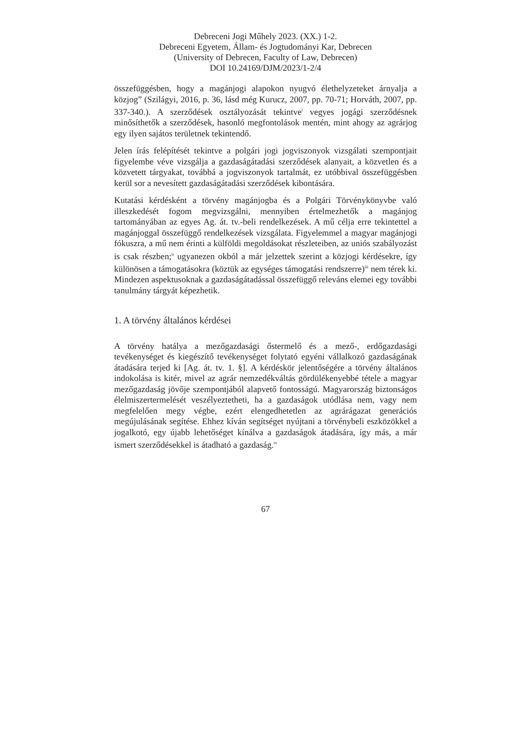Debreceni Jogi Műhely 2023. (XX.) 1-2.
Debreceni Egyetem, Állam- és Jogtudományi Kar, Debrecen
(University of Debrecen, Faculty of Law, Debrecen)
DOI 10.24169/DJM/2023/1-2/4
összefüggésben, hogy a magánjogi alapokon nyugvó élethelyzeteket árnyalja a közjog” (Szilágyi, 2016, p. 36, lásd még Kurucz, 2007, pp. 70-71; Horváth, 2007, pp. 337-340.). A szerződések osztályozását tekintve<sup>i</sup> vegyes jogági szerződésnek minősíthetők a szerződések, hasonló megfontolások mentén, mint ahogy az agrárjog egy ilyen sajátos területnek tekintendő.
Jelen írás felépítését tekintve a polgári jogi jogviszonyok vizsgálati szempontjait figyelembe véve vizsgálja a gazdaságátadási szerződések alanyait, a közvetlen és a közvetett tárgyakat, továbbá a jogviszonyok tartalmát, ez utóbbival összefüggésben kerül sor a nevesített gazdaságátadási szerződések kibontására.
Kutatási kérdésként a törvény magánjogba és a Polgári Törvénykönyvbe való illeszkedését fogom megvizsgálni, mennyiben értelmezhetők a magánjog tartományában az egyes Ag. át. tv.-beli rendelkezések. A mű célja erre tekintettel a magánjoggal összefüggő rendelkezések vizsgálata. Figyelemmel a magyar magánjogi fókuszra, a mű nem érinti a külföldi megoldásokat részleteiben, az uniós szabályozást is csak részben;<sup>ii</sup> ugyanezen okból a már jelzettek szerint a közjogi kérdésekre, így különösen a támogatásokra (köztük az egységes támogatási rendszerre)<sup>iii</sup> nem térek ki. Mindezen aspektusoknak a gazdaságátadással összefüggő releváns elemei egy további tanulmány tárgyát képezhetik.
1. A törvény általános kérdései
A törvény hatálya a mezőgazdasági őstermelő és a mező-, erdőgazdasági tevékenységet és kiegészítő tevékenységet folytató egyéni vállalkozó gazdaságának átadására terjed ki [Ag. át. tv. 1. §]. A kérdéskör jelentőségére a törvény általános indokolása is kitér, mivel az agrár nemzedékváltás gördülékenyebbé tétele a magyar mezőgazdaság jövője szempontjából alapvető fontosságú. Magyarország biztonságos élelmiszertermelését veszélyeztetheti, ha a gazdaságok utódlása nem, vagy nem megfelelően megy végbe, ezért elengedhetetlen az agrárágazat generációs megújulásának segítése. Ehhez kíván segítséget nyújtani a törvénybeli eszközökkel a jogalkotó, egy újabb lehetőséget kínálva a gazdaságok átadására, így más, a már ismert szerződésekkel is átadható a gazdaság.<sup>iv</sup>
67